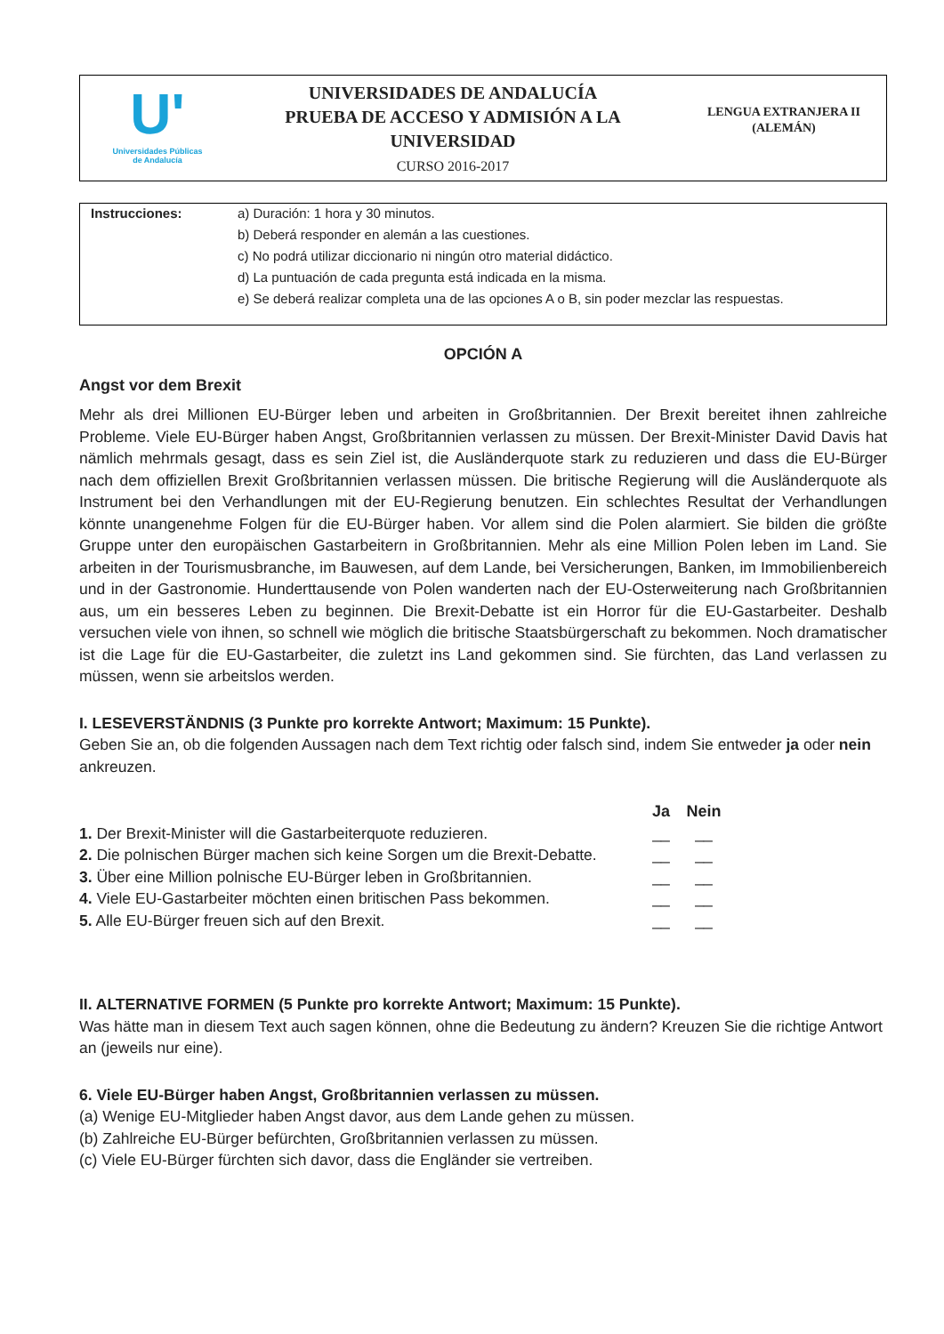U'
Universidades Públicas
de Andalucía
UNIVERSIDADES DE ANDALUCÍA
PRUEBA DE ACCESO Y ADMISIÓN A LA
UNIVERSIDAD
CURSO 2016-2017
LENGUA EXTRANJERA II
(ALEMÁN)
Instrucciones: a) Duración: 1 hora y 30 minutos.
b) Deberá responder en alemán a las cuestiones.
c) No podrá utilizar diccionario ni ningún otro material didáctico.
d) La puntuación de cada pregunta está indicada en la misma.
e) Se deberá realizar completa una de las opciones A o B, sin poder mezclar las respuestas.
OPCIÓN A
Angst vor dem Brexit
Mehr als drei Millionen EU-Bürger leben und arbeiten in Großbritannien. Der Brexit bereitet ihnen zahlreiche Probleme. Viele EU-Bürger haben Angst, Großbritannien verlassen zu müssen. Der Brexit-Minister David Davis hat nämlich mehrmals gesagt, dass es sein Ziel ist, die Ausländerquote stark zu reduzieren und dass die EU-Bürger nach dem offiziellen Brexit Großbritannien verlassen müssen. Die britische Regierung will die Ausländerquote als Instrument bei den Verhandlungen mit der EU-Regierung benutzen. Ein schlechtes Resultat der Verhandlungen könnte unangenehme Folgen für die EU-Bürger haben. Vor allem sind die Polen alarmiert. Sie bilden die größte Gruppe unter den europäischen Gastarbeitern in Großbritannien. Mehr als eine Million Polen leben im Land. Sie arbeiten in der Tourismusbranche, im Bauwesen, auf dem Lande, bei Versicherungen, Banken, im Immobilienbereich und in der Gastronomie. Hunderttausende von Polen wanderten nach der EU-Osterweiterung nach Großbritannien aus, um ein besseres Leben zu beginnen. Die Brexit-Debatte ist ein Horror für die EU-Gastarbeiter. Deshalb versuchen viele von ihnen, so schnell wie möglich die britische Staatsbürgerschaft zu bekommen. Noch dramatischer ist die Lage für die EU-Gastarbeiter, die zuletzt ins Land gekommen sind. Sie fürchten, das Land verlassen zu müssen, wenn sie arbeitslos werden.
I. LESEVERSTÄNDNIS (3 Punkte pro korrekte Antwort; Maximum: 15 Punkte).
Geben Sie an, ob die folgenden Aussagen nach dem Text richtig oder falsch sind, indem Sie entweder ja oder nein ankreuzen.
| | Ja | Nein |
| --- | --- | --- |
| 1. Der Brexit-Minister will die Gastarbeiterquote reduzieren. | __ | __ |
| 2. Die polnischen Bürger machen sich keine Sorgen um die Brexit-Debatte. | __ | __ |
| 3. Über eine Million polnische EU-Bürger leben in Großbritannien. | __ | __ |
| 4. Viele EU-Gastarbeiter möchten einen britischen Pass bekommen. | __ | __ |
| 5. Alle EU-Bürger freuen sich auf den Brexit. | __ | __ |
II. ALTERNATIVE FORMEN (5 Punkte pro korrekte Antwort; Maximum: 15 Punkte).
Was hätte man in diesem Text auch sagen können, ohne die Bedeutung zu ändern? Kreuzen Sie die richtige Antwort an (jeweils nur eine).
6. Viele EU-Bürger haben Angst, Großbritannien verlassen zu müssen.
(a) Wenige EU-Mitglieder haben Angst davor, aus dem Lande gehen zu müssen.
(b) Zahlreiche EU-Bürger befürchten, Großbritannien verlassen zu müssen.
(c) Viele EU-Bürger fürchten sich davor, dass die Engländer sie vertreiben.